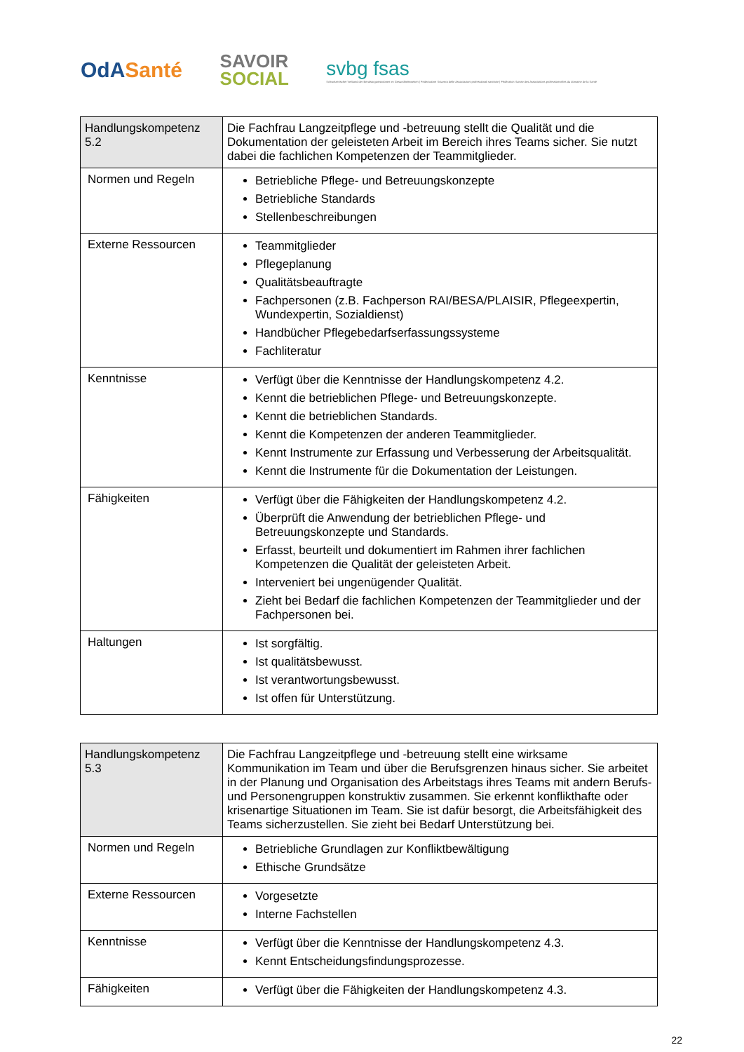OdASanté
SAVOIR
SOCIAL
svbg fsas
Schweizerischer Verband der Berufsorganisationen im Gesundheitswesen | Federazione Svizzera delle Associazioni professionali sanitarie | Fédération Suisse des Associations professionnelles du domaine de la Santé
| Handlungskompetenz 5.2 | Die Fachfrau Langzeitpflege und -betreuung stellt die Qualität und die Dokumentation der geleisteten Arbeit im Bereich ihres Teams sicher. Sie nutzt dabei die fachlichen Kompetenzen der Teammitglieder. |
| Normen und Regeln | Betriebliche Pflege- und Betreuungskonzepte Betriebliche Standards Stellenbeschreibungen |
| Externe Ressourcen | Teammitglieder Pflegeplanung Qualitätsbeauftragte Fachpersonen (z.B. Fachperson RAI/BESA/PLAISIR, Pflegeexpertin, Wundexpertin, Sozialdienst) Handbücher Pflegebedarfserfassungssysteme Fachliteratur |
| Kenntnisse | Verfügt über die Kenntnisse der Handlungskompetenz 4.2. Kennt die betrieblichen Pflege- und Betreuungskonzepte. Kennt die betrieblichen Standards. Kennt die Kompetenzen der anderen Teammitglieder. Kennt Instrumente zur Erfassung und Verbesserung der Arbeitsqualität. Kennt die Instrumente für die Dokumentation der Leistungen. |
| Fähigkeiten | Verfügt über die Fähigkeiten der Handlungskompetenz 4.2. Überprüft die Anwendung der betrieblichen Pflege- und Betreuungskonzepte und Standards. Erfasst, beurteilt und dokumentiert im Rahmen ihrer fachlichen Kompetenzen die Qualität der geleisteten Arbeit. Interveniert bei ungenügender Qualität. Zieht bei Bedarf die fachlichen Kompetenzen der Teammitglieder und der Fachpersonen bei. |
| Haltungen | Ist sorgfältig. Ist qualitätsbewusst. Ist verantwortungsbewusst. Ist offen für Unterstützung. |
| Handlungskompetenz 5.3 | Die Fachfrau Langzeitpflege und -betreuung stellt eine wirksame Kommunikation im Team und über die Berufsgrenzen hinaus sicher. Sie arbeitet in der Planung und Organisation des Arbeitstags ihres Teams mit andern Berufs- und Personengruppen konstruktiv zusammen. Sie erkennt konflikthafte oder krisenartige Situationen im Team. Sie ist dafür besorgt, die Arbeitsfähigkeit des Teams sicherzustellen. Sie zieht bei Bedarf Unterstützung bei. |
| Normen und Regeln | Betriebliche Grundlagen zur Konfliktbewältigung Ethische Grundsätze |
| Externe Ressourcen | Vorgesetzte Interne Fachstellen |
| Kenntnisse | Verfügt über die Kenntnisse der Handlungskompetenz 4.3. Kennt Entscheidungsfindungsprozesse. |
| Fähigkeiten | Verfügt über die Fähigkeiten der Handlungskompetenz 4.3. |
22